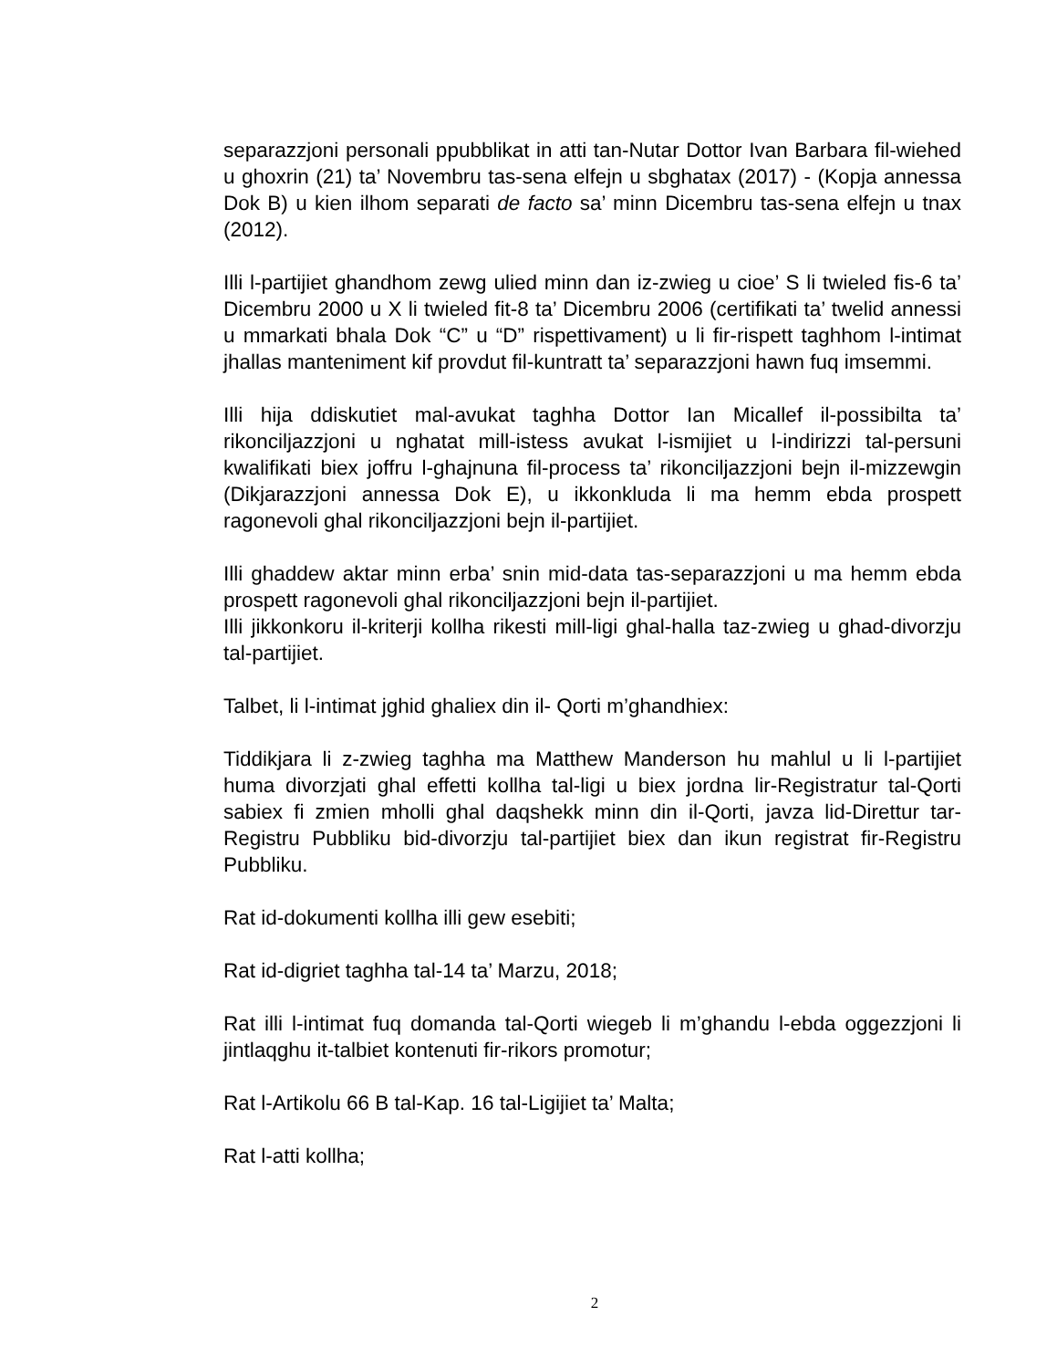separazzjoni personali ppubblikat in atti tan-Nutar Dottor Ivan Barbara fil-wiehed u ghoxrin (21) ta’ Novembru tas-sena elfejn u sbghatax (2017) - (Kopja annessa Dok B) u kien ilhom separati de facto sa’ minn Dicembru tas-sena elfejn u tnax (2012).
Illi l-partijiet ghandhom zewg ulied minn dan iz-zwieg u cioe’ S li twieled fis-6 ta’ Dicembru 2000 u X li twieled fit-8 ta’ Dicembru 2006 (certifikati ta’ twelid annessi u mmarkati bhala Dok “C” u “D” rispettivament) u li fir-rispett taghhom l-intimat jhallas manteniment kif provdut fil-kuntratt ta’ separazzjoni hawn fuq imsemmi.
Illi hija ddiskutiet mal-avukat taghha Dottor Ian Micallef il-possibilta ta’ rikonciljazzjoni u nghatat mill-istess avukat l-ismijiet u l-indirizzi tal-persuni kwalifikati biex joffru l-ghajnuna fil-process ta’ rikonciljazzjoni bejn il-mizzewgin (Dikjarazzjoni annessa Dok E), u ikkonkluda li ma hemm ebda prospett ragonevoli ghal rikonciljazzjoni bejn il-partijiet.
Illi ghaddew aktar minn erba’ snin mid-data tas-separazzjoni u ma hemm ebda prospett ragonevoli ghal rikonciljazzjoni bejn il-partijiet.
Illi jikkonkoru il-kriterji kollha rikesti mill-ligi ghal-halla taz-zwieg u ghad-divorzju tal-partijiet.
Talbet, li l-intimat jghid ghaliex din il- Qorti m’ghandhiex:
Tiddikjara li z-zwieg taghha ma Matthew Manderson hu mahlul u li l-partijiet huma divorzjati ghal effetti kollha tal-ligi u biex jordna lir-Registratur tal-Qorti sabiex fi zmien mholli ghal daqshekk minn din il-Qorti, javza lid-Direttur tar-Registru Pubbliku bid-divorzju tal-partijiet biex dan ikun registrat fir-Registru Pubbliku.
Rat id-dokumenti kollha illi gew esebiti;
Rat id-digriet taghha tal-14 ta’ Marzu, 2018;
Rat illi l-intimat fuq domanda tal-Qorti wiegeb li m’ghandu l-ebda oggezzjoni li jintlaqghu it-talbiet kontenuti fir-rikors promotur;
Rat l-Artikolu 66 B tal-Kap. 16 tal-Ligijiet ta’ Malta;
Rat l-atti kollha;
2